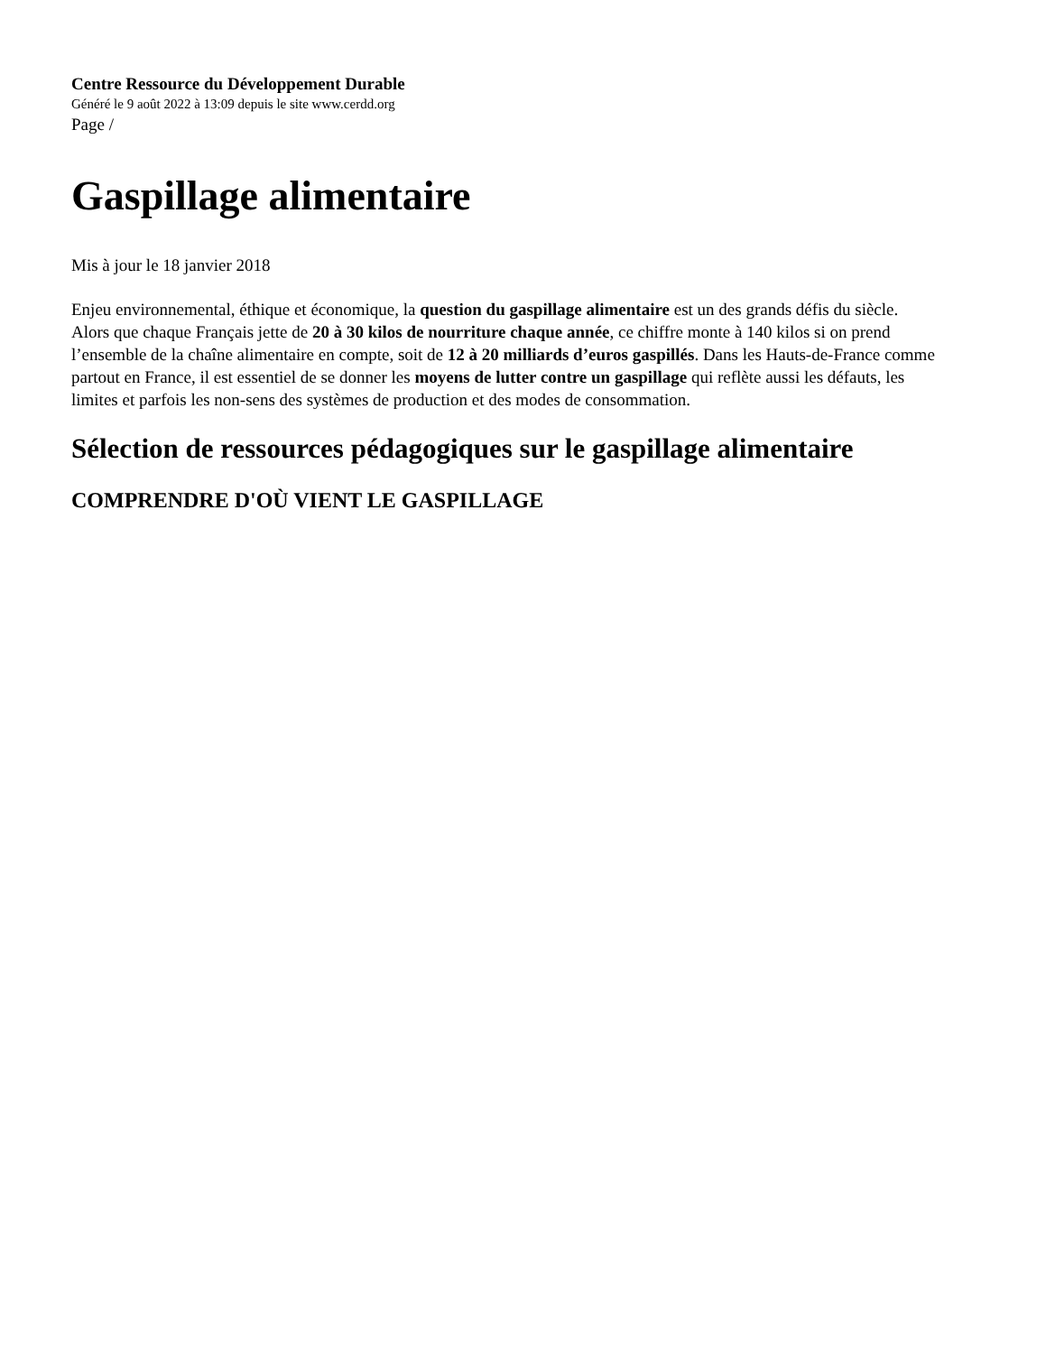Centre Ressource du Développement Durable
Généré le 9 août 2022 à 13:09 depuis le site www.cerdd.org
Page /
Gaspillage alimentaire
Mis à jour le 18 janvier 2018
Enjeu environnemental, éthique et économique, la question du gaspillage alimentaire est un des grands défis du siècle. Alors que chaque Français jette de 20 à 30 kilos de nourriture chaque année, ce chiffre monte à 140 kilos si on prend l’ensemble de la chaîne alimentaire en compte, soit de 12 à 20 milliards d’euros gaspillés. Dans les Hauts-de-France comme partout en France, il est essentiel de se donner les moyens de lutter contre un gaspillage qui reflète aussi les défauts, les limites et parfois les non-sens des systèmes de production et des modes de consommation.
Sélection de ressources pédagogiques sur le gaspillage alimentaire
COMPRENDRE D'OÙ VIENT LE GASPILLAGE